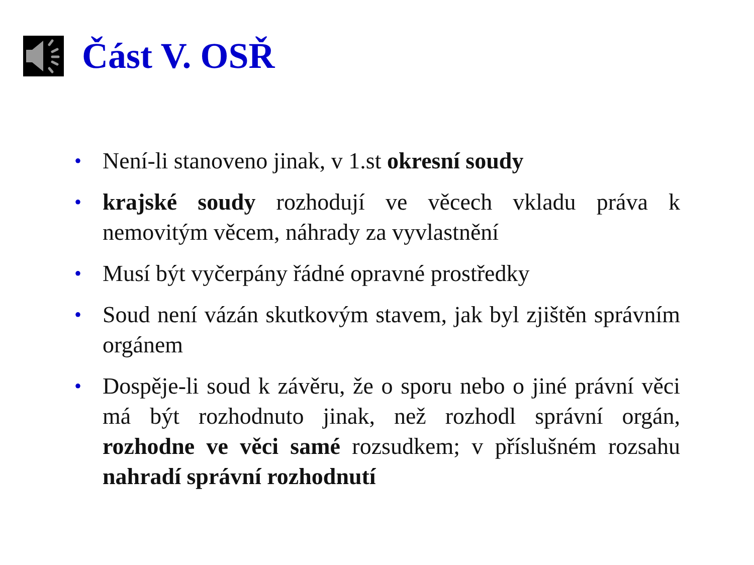Část V. OSŘ
• Není-li stanoveno jinak, v 1.st okresní soudy
• krajské soudy rozhodují ve věcech vkladu práva k nemovitým věcem, náhrady za vyvlastnění
• Musí být vyčerpány řádné opravné prostředky
• Soud není vázán skutkovým stavem, jak byl zjištěn správním orgánem
• Dospěje-li soud k závěru, že o sporu nebo o jiné právní věci má být rozhodnuto jinak, než rozhodl správní orgán, rozhodne ve věci samé rozsudkem; v příslušném rozsahu nahradí správní rozhodnutí